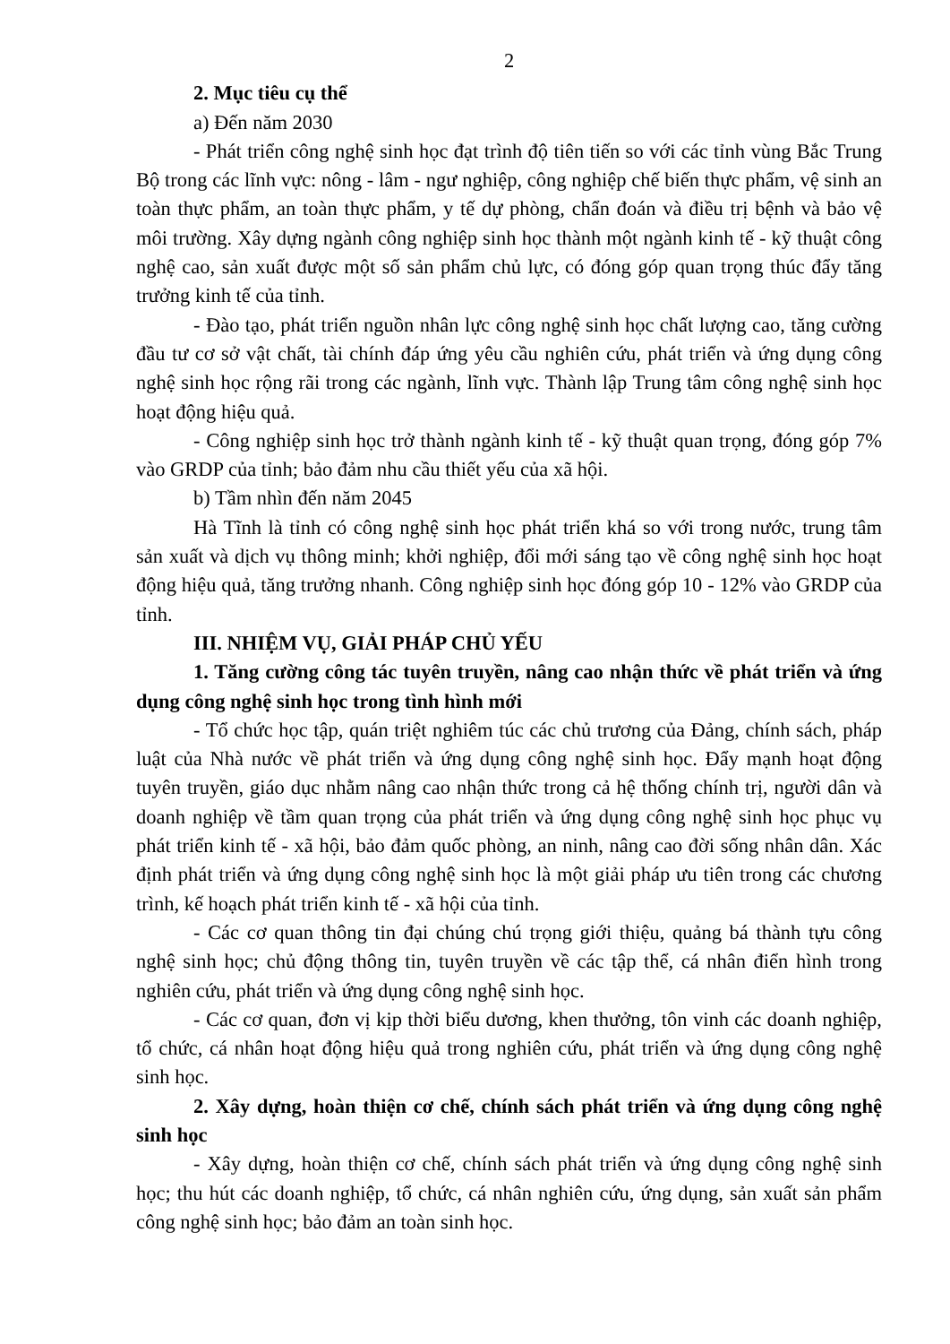2
2. Mục tiêu cụ thể
a) Đến năm 2030
- Phát triển công nghệ sinh học đạt trình độ tiên tiến so với các tỉnh vùng Bắc Trung Bộ trong các lĩnh vực: nông - lâm - ngư nghiệp, công nghiệp chế biến thực phẩm, vệ sinh an toàn thực phẩm, an toàn thực phẩm, y tế dự phòng, chẩn đoán và điều trị bệnh và bảo vệ môi trường. Xây dựng ngành công nghiệp sinh học thành một ngành kinh tế - kỹ thuật công nghệ cao, sản xuất được một số sản phẩm chủ lực, có đóng góp quan trọng thúc đẩy tăng trưởng kinh tế của tỉnh.
- Đào tạo, phát triển nguồn nhân lực công nghệ sinh học chất lượng cao, tăng cường đầu tư cơ sở vật chất, tài chính đáp ứng yêu cầu nghiên cứu, phát triển và ứng dụng công nghệ sinh học rộng rãi trong các ngành, lĩnh vực. Thành lập Trung tâm công nghệ sinh học hoạt động hiệu quả.
- Công nghiệp sinh học trở thành ngành kinh tế - kỹ thuật quan trọng, đóng góp 7% vào GRDP của tỉnh; bảo đảm nhu cầu thiết yếu của xã hội.
b) Tầm nhìn đến năm 2045
Hà Tĩnh là tỉnh có công nghệ sinh học phát triển khá so với trong nước, trung tâm sản xuất và dịch vụ thông minh; khởi nghiệp, đổi mới sáng tạo về công nghệ sinh học hoạt động hiệu quả, tăng trưởng nhanh. Công nghiệp sinh học đóng góp 10 - 12% vào GRDP của tỉnh.
III. NHIỆM VỤ, GIẢI PHÁP CHỦ YẾU
1. Tăng cường công tác tuyên truyền, nâng cao nhận thức về phát triển và ứng dụng công nghệ sinh học trong tình hình mới
- Tổ chức học tập, quán triệt nghiêm túc các chủ trương của Đảng, chính sách, pháp luật của Nhà nước về phát triển và ứng dụng công nghệ sinh học. Đẩy mạnh hoạt động tuyên truyền, giáo dục nhằm nâng cao nhận thức trong cả hệ thống chính trị, người dân và doanh nghiệp về tầm quan trọng của phát triển và ứng dụng công nghệ sinh học phục vụ phát triển kinh tế - xã hội, bảo đảm quốc phòng, an ninh, nâng cao đời sống nhân dân. Xác định phát triển và ứng dụng công nghệ sinh học là một giải pháp ưu tiên trong các chương trình, kế hoạch phát triển kinh tế - xã hội của tỉnh.
- Các cơ quan thông tin đại chúng chú trọng giới thiệu, quảng bá thành tựu công nghệ sinh học; chủ động thông tin, tuyên truyền về các tập thể, cá nhân điển hình trong nghiên cứu, phát triển và ứng dụng công nghệ sinh học.
- Các cơ quan, đơn vị kịp thời biểu dương, khen thưởng, tôn vinh các doanh nghiệp, tổ chức, cá nhân hoạt động hiệu quả trong nghiên cứu, phát triển và ứng dụng công nghệ sinh học.
2. Xây dựng, hoàn thiện cơ chế, chính sách phát triển và ứng dụng công nghệ sinh học
- Xây dựng, hoàn thiện cơ chế, chính sách phát triển và ứng dụng công nghệ sinh học; thu hút các doanh nghiệp, tổ chức, cá nhân nghiên cứu, ứng dụng, sản xuất sản phẩm công nghệ sinh học; bảo đảm an toàn sinh học.